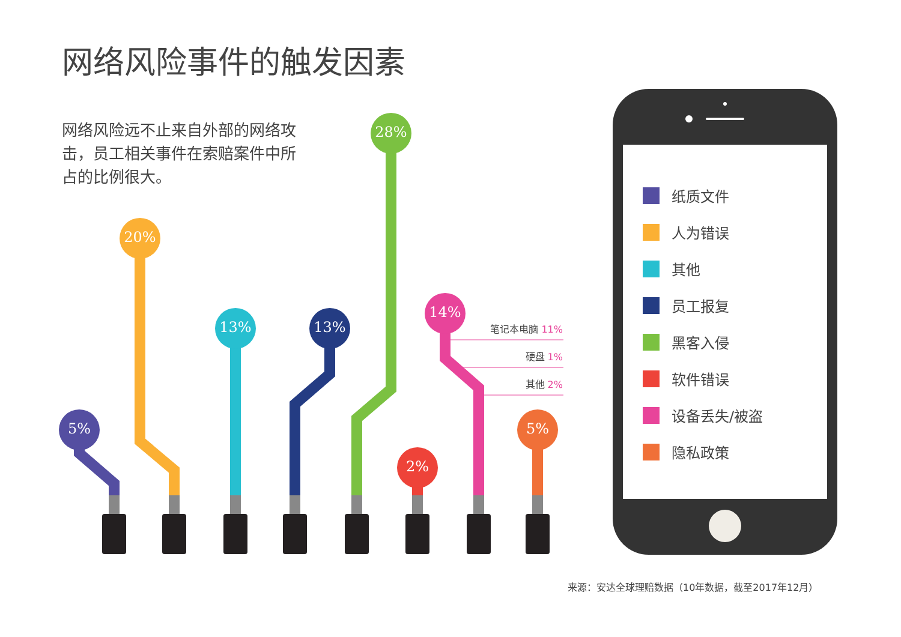网络风险事件的触发因素
网络风险远不止来自外部的网络攻击，员工相关事件在索赔案件中所占的比例很大。
5%
20%
13% 13%
28%
14%
2%
5%
笔记本电脑 11%
硬盘 1%
其他 2%
纸质文件
人为错误
其他
员工报复
黑客入侵
软件错误
设备丢失/被盗
隐私政策
来源：安达全球理赔数据（10年数据，截至2017年12月）